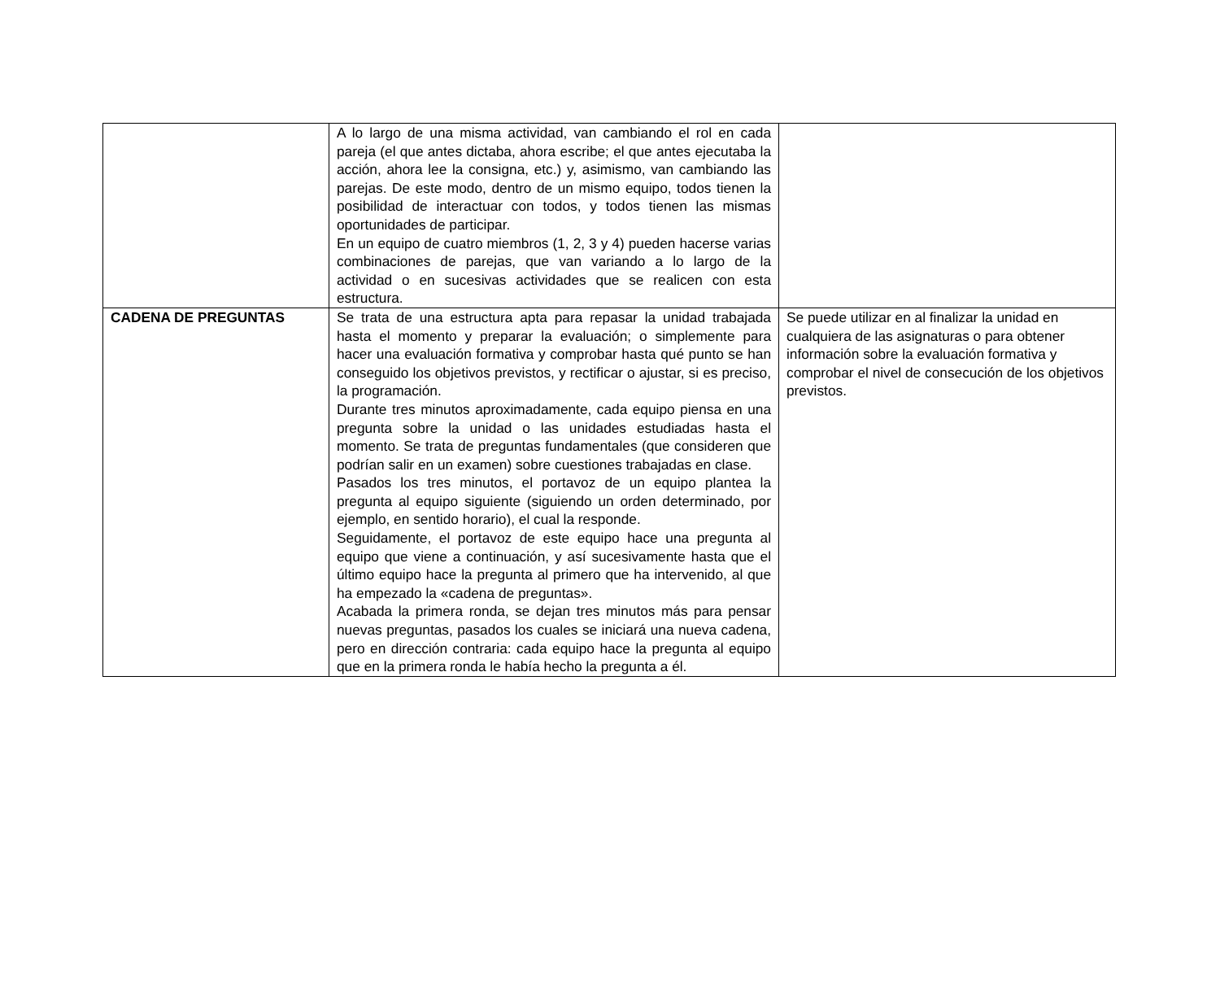| | A lo largo de una misma actividad, van cambiando el rol en cada pareja (el que antes dictaba, ahora escribe; el que antes ejecutaba la acción, ahora lee la consigna, etc.) y, asimismo, van cambiando las parejas. De este modo, dentro de un mismo equipo, todos tienen la posibilidad de interactuar con todos, y todos tienen las mismas oportunidades de participar. En un equipo de cuatro miembros (1, 2, 3 y 4) pueden hacerse varias combinaciones de parejas, que van variando a lo largo de la actividad o en sucesivas actividades que se realicen con esta estructura. | |
| CADENA DE PREGUNTAS | Se trata de una estructura apta para repasar la unidad trabajada hasta el momento y preparar la evaluación; o simplemente para hacer una evaluación formativa y comprobar hasta qué punto se han conseguido los objetivos previstos, y rectificar o ajustar, si es preciso, la programación. Durante tres minutos aproximadamente, cada equipo piensa en una pregunta sobre la unidad o las unidades estudiadas hasta el momento. Se trata de preguntas fundamentales (que consideren que podrían salir en un examen) sobre cuestiones trabajadas en clase. Pasados los tres minutos, el portavoz de un equipo plantea la pregunta al equipo siguiente (siguiendo un orden determinado, por ejemplo, en sentido horario), el cual la responde. Seguidamente, el portavoz de este equipo hace una pregunta al equipo que viene a continuación, y así sucesivamente hasta que el último equipo hace la pregunta al primero que ha intervenido, al que ha empezado la «cadena de preguntas». Acabada la primera ronda, se dejan tres minutos más para pensar nuevas preguntas, pasados los cuales se iniciará una nueva cadena, pero en dirección contraria: cada equipo hace la pregunta al equipo que en la primera ronda le había hecho la pregunta a él. | Se puede utilizar en al finalizar la unidad en cualquiera de las asignaturas o para obtener información sobre la evaluación formativa y comprobar el nivel de consecución de los objetivos previstos. |